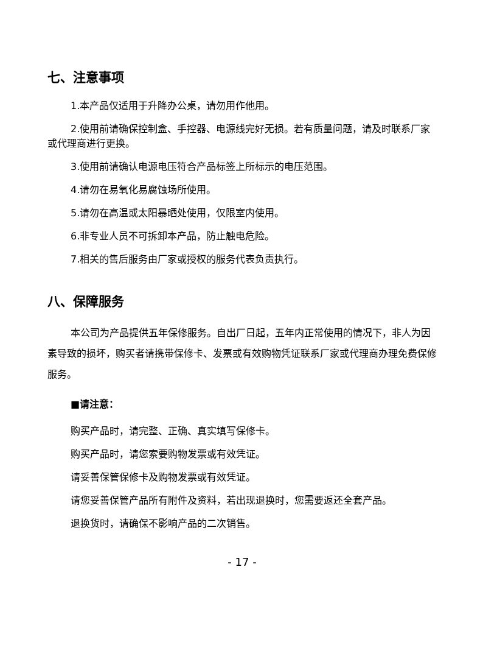七、注意事项
1.本产品仅适用于升降办公桌，请勿用作他用。
2.使用前请确保控制盒、手控器、电源线完好无损。若有质量问题，请及时联系厂家或代理商进行更换。
3.使用前请确认电源电压符合产品标签上所标示的电压范围。
4.请勿在易氧化易腐蚀场所使用。
5.请勿在高温或太阳暴晒处使用，仅限室内使用。
6.非专业人员不可拆卸本产品，防止触电危险。
7.相关的售后服务由厂家或授权的服务代表负责执行。
八、保障服务
本公司为产品提供五年保修服务。自出厂日起，五年内正常使用的情况下，非人为因素导致的损坏，购买者请携带保修卡、发票或有效购物凭证联系厂家或代理商办理免费保修服务。
■请注意：
购买产品时，请完整、正确、真实填写保修卡。
购买产品时，请您索要购物发票或有效凭证。
请妥善保管保修卡及购物发票或有效凭证。
请您妥善保管产品所有附件及资料，若出现退换时，您需要返还全套产品。
退换货时，请确保不影响产品的二次销售。
- 17 -